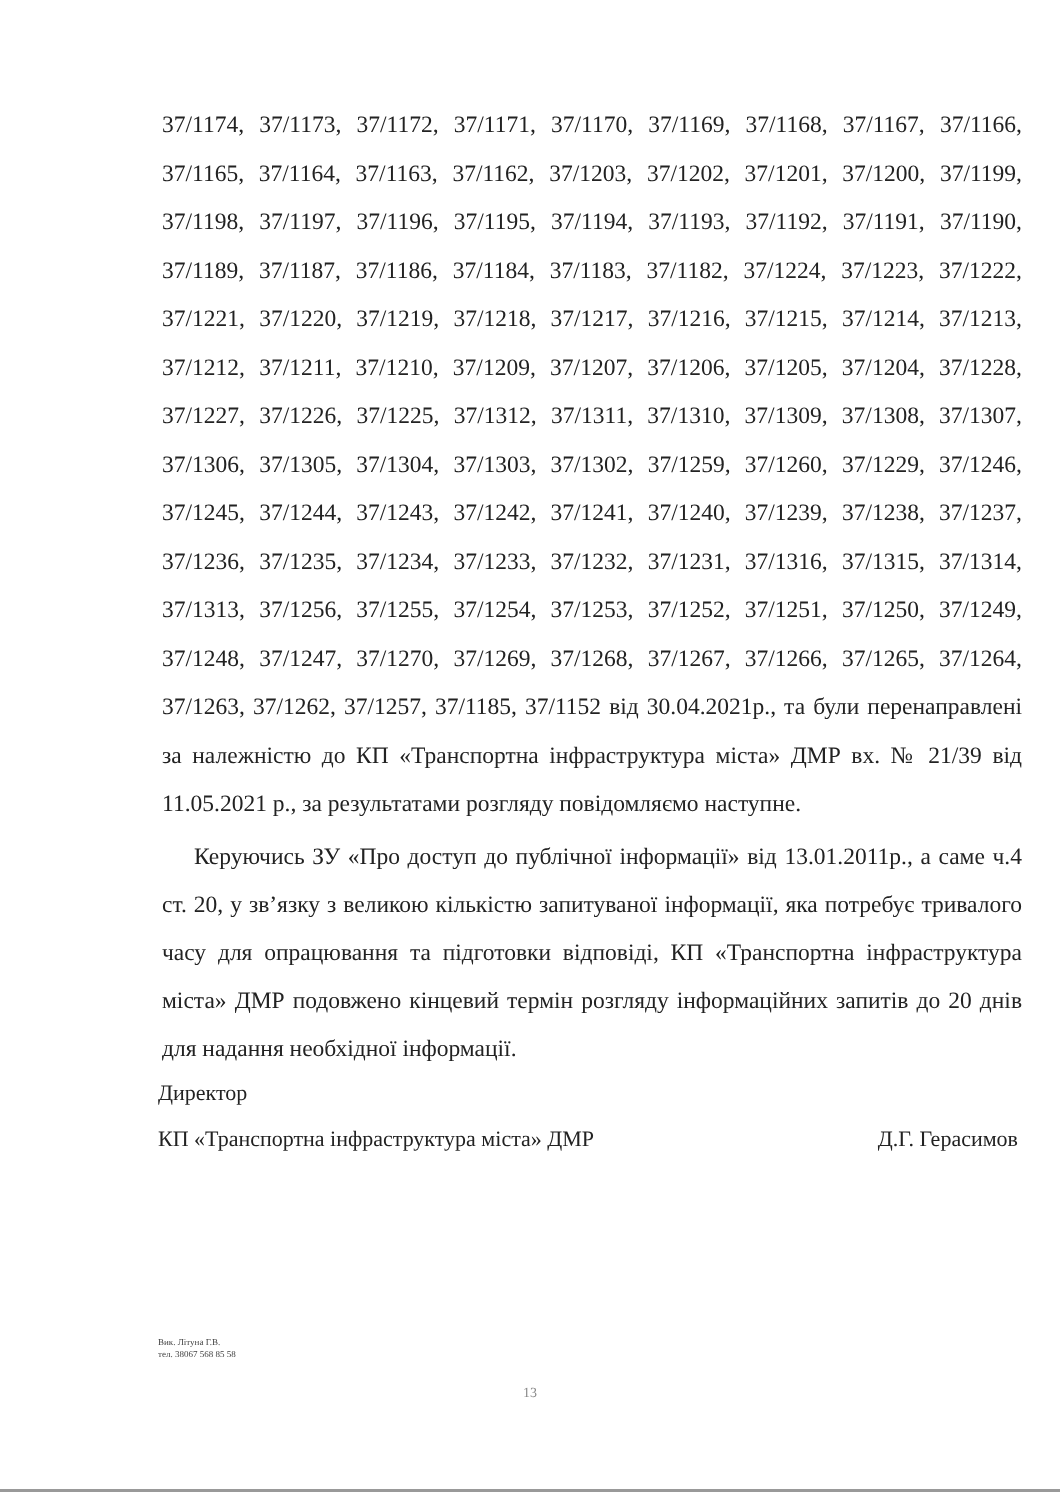37/1174, 37/1173, 37/1172, 37/1171, 37/1170, 37/1169, 37/1168, 37/1167, 37/1166, 37/1165, 37/1164, 37/1163, 37/1162, 37/1203, 37/1202, 37/1201, 37/1200, 37/1199, 37/1198, 37/1197, 37/1196, 37/1195, 37/1194, 37/1193, 37/1192, 37/1191, 37/1190, 37/1189, 37/1187, 37/1186, 37/1184, 37/1183, 37/1182, 37/1224, 37/1223, 37/1222, 37/1221, 37/1220, 37/1219, 37/1218, 37/1217, 37/1216, 37/1215, 37/1214, 37/1213, 37/1212, 37/1211, 37/1210, 37/1209, 37/1207, 37/1206, 37/1205, 37/1204, 37/1228, 37/1227, 37/1226, 37/1225, 37/1312, 37/1311, 37/1310, 37/1309, 37/1308, 37/1307, 37/1306, 37/1305, 37/1304, 37/1303, 37/1302, 37/1259, 37/1260, 37/1229, 37/1246, 37/1245, 37/1244, 37/1243, 37/1242, 37/1241, 37/1240, 37/1239, 37/1238, 37/1237, 37/1236, 37/1235, 37/1234, 37/1233, 37/1232, 37/1231, 37/1316, 37/1315, 37/1314, 37/1313, 37/1256, 37/1255, 37/1254, 37/1253, 37/1252, 37/1251, 37/1250, 37/1249, 37/1248, 37/1247, 37/1270, 37/1269, 37/1268, 37/1267, 37/1266, 37/1265, 37/1264, 37/1263, 37/1262, 37/1257, 37/1185, 37/1152 від 30.04.2021р., та були перенаправлені за належністю до КП «Транспортна інфраструктура міста» ДМР вх. № 21/39 від 11.05.2021 р., за результатами розгляду повідомляємо наступне.
Керуючись ЗУ «Про доступ до публічної інформації» від 13.01.2011р., а саме ч.4 ст. 20, у зв’язку з великою кількістю запитуваної інформації, яка потребує тривалого часу для опрацювання та підготовки відповіді, КП «Транспортна інфраструктура міста» ДМР подовжено кінцевий термін розгляду інформаційних запитів до 20 днів для надання необхідної інформації.
Директор
КП «Транспортна інфраструктура міста» ДМР Д.Г. Герасимов
Вик. Літуна Г.В.
тел. 38067 568 85 58
13